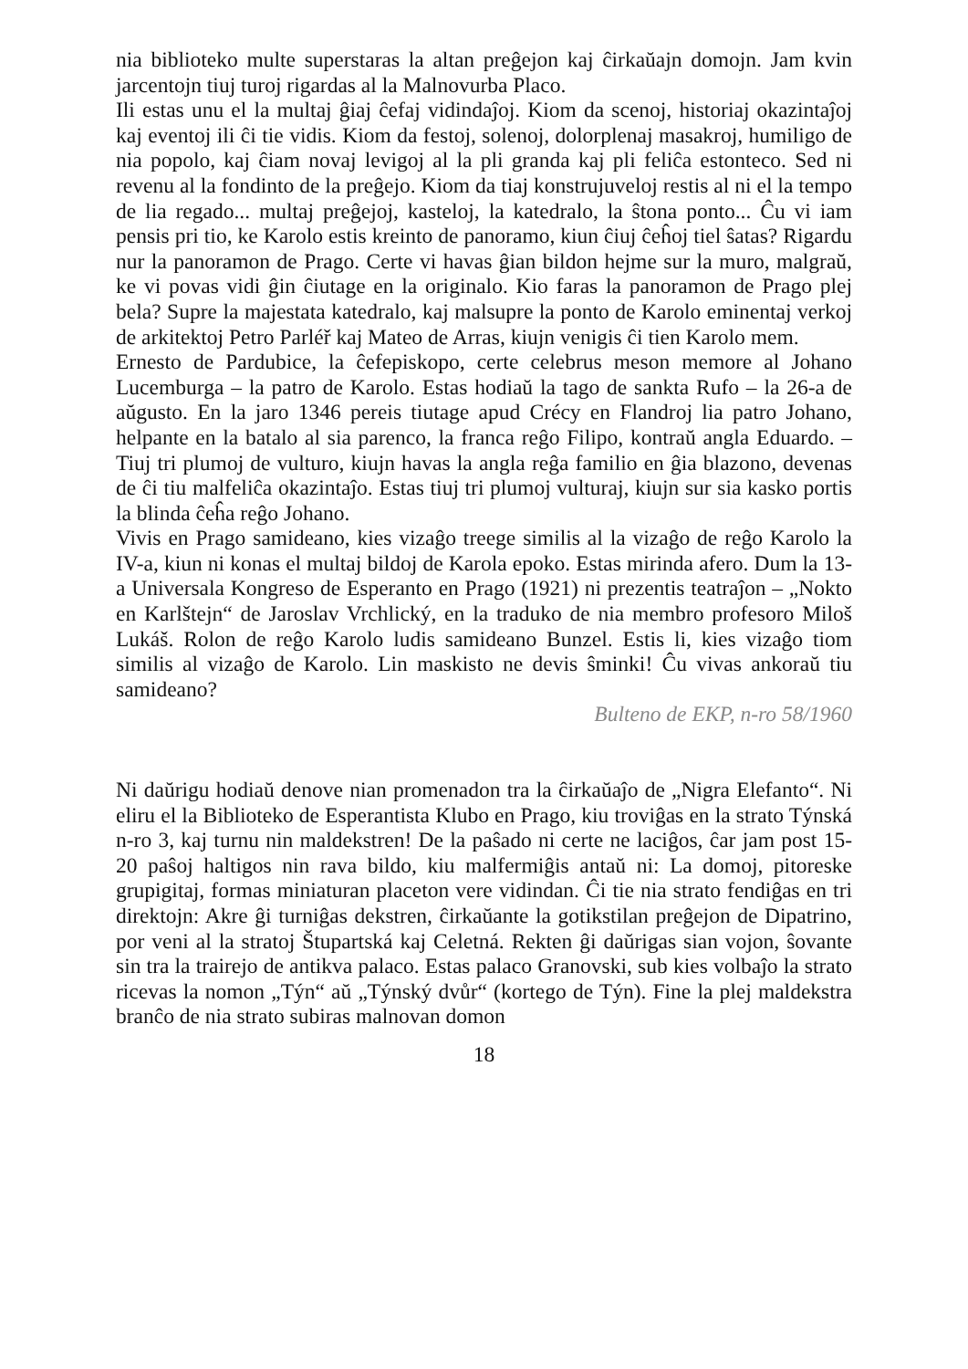nia biblioteko multe superstaras la altan preĝejon kaj ĉirkaŭajn domojn. Jam kvin jarcentojn tiuj turoj rigardas al la Malnovurba Placo.
Ili estas unu el la multaj ĝiaj ĉefaj vidindaĵoj. Kiom da scenoj, historiaj okazintaĵoj kaj eventoj ili ĉi tie vidis. Kiom da festoj, solenoj, dolorplenaj masakroj, humiligo de nia popolo, kaj ĉiam novaj levigoj al la pli granda kaj pli feliĉa estonteco. Sed ni revenu al la fondinto de la preĝejo. Kiom da tiaj konstrujuveloj restis al ni el la tempo de lia regado... multaj preĝejoj, kasteloj, la katedralo, la ŝtona ponto... Ĉu vi iam pensis pri tio, ke Karolo estis kreinto de panoramo, kiun ĉiuj ĉeĥoj tiel ŝatas? Rigardu nur la panoramon de Prago. Certe vi havas ĝian bildon hejme sur la muro, malgraŭ, ke vi povas vidi ĝin ĉiutage en la originalo. Kio faras la panoramon de Prago plej bela? Supre la majestata katedralo, kaj malsupre la ponto de Karolo eminentaj verkoj de arkitektoj Petro Parléř kaj Mateo de Arras, kiujn venigis ĉi tien Karolo mem.
Ernesto de Pardubice, la ĉefepiskopo, certe celebrus meson memore al Johano Lucemburga – la patro de Karolo. Estas hodiaŭ la tago de sankta Rufo – la 26-a de aŭgusto. En la jaro 1346 pereis tiutage apud Crécy en Flandroj lia patro Johano, helpante en la batalo al sia parenco, la franca reĝo Filipo, kontraŭ angla Eduardo. – Tiuj tri plumoj de vulturo, kiujn havas la angla reĝa familio en ĝia blazono, devenas de ĉi tiu malfeliĉa okazintaĵo. Estas tiuj tri plumoj vulturaj, kiujn sur sia kasko portis la blinda ĉeĥa reĝo Johano.
Vivis en Prago samideano, kies vizaĝo treege similis al la vizaĝo de reĝo Karolo la IV-a, kiun ni konas el multaj bildoj de Karola epoko. Estas mirinda afero. Dum la 13-a Universala Kongreso de Esperanto en Prago (1921) ni prezentis teatraĵon – „Nokto en Karlštejn“ de Jaroslav Vrchlický, en la traduko de nia membro profesoro Miloš Lukáš. Rolon de reĝo Karolo ludis samideano Bunzel. Estis li, kies vizaĝo tiom similis al vizaĝo de Karolo. Lin maskisto ne devis ŝminki! Ĉu vivas ankoraŭ tiu samideano?
Bulteno de EKP, n-ro 58/1960
Ni daŭrigu hodiaŭ denove nian promenadon tra la ĉirkaŭaĵo de „Nigra Elefanto“. Ni eliru el la Biblioteko de Esperantista Klubo en Prago, kiu troviĝas en la strato Týnská n-ro 3, kaj turnu nin maldekstren! De la paŝado ni certe ne laciĝos, ĉar jam post 15-20 paŝoj haltigos nin rava bildo, kiu malfermiĝis antaŭ ni: La domoj, pitoreske grupigitaj, formas miniaturan placeton vere vidindan. Ĉi tie nia strato fendiĝas en tri direktojn: Akre ĝi turniĝas dekstren, ĉirkaŭante la gotikstilan preĝejon de Dipatrino, por veni al la stratoj Štupartská kaj Celetná. Rekten ĝi daŭrigas sian vojon, ŝovante sin tra la trairejo de antikva palaco. Estas palaco Granovski, sub kies volbaĵo la strato ricevas la nomon „Týn“ aŭ „Týnský dvůr“ (kortego de Týn). Fine la plej maldekstra branĉo de nia strato subiras malnovan domon
18